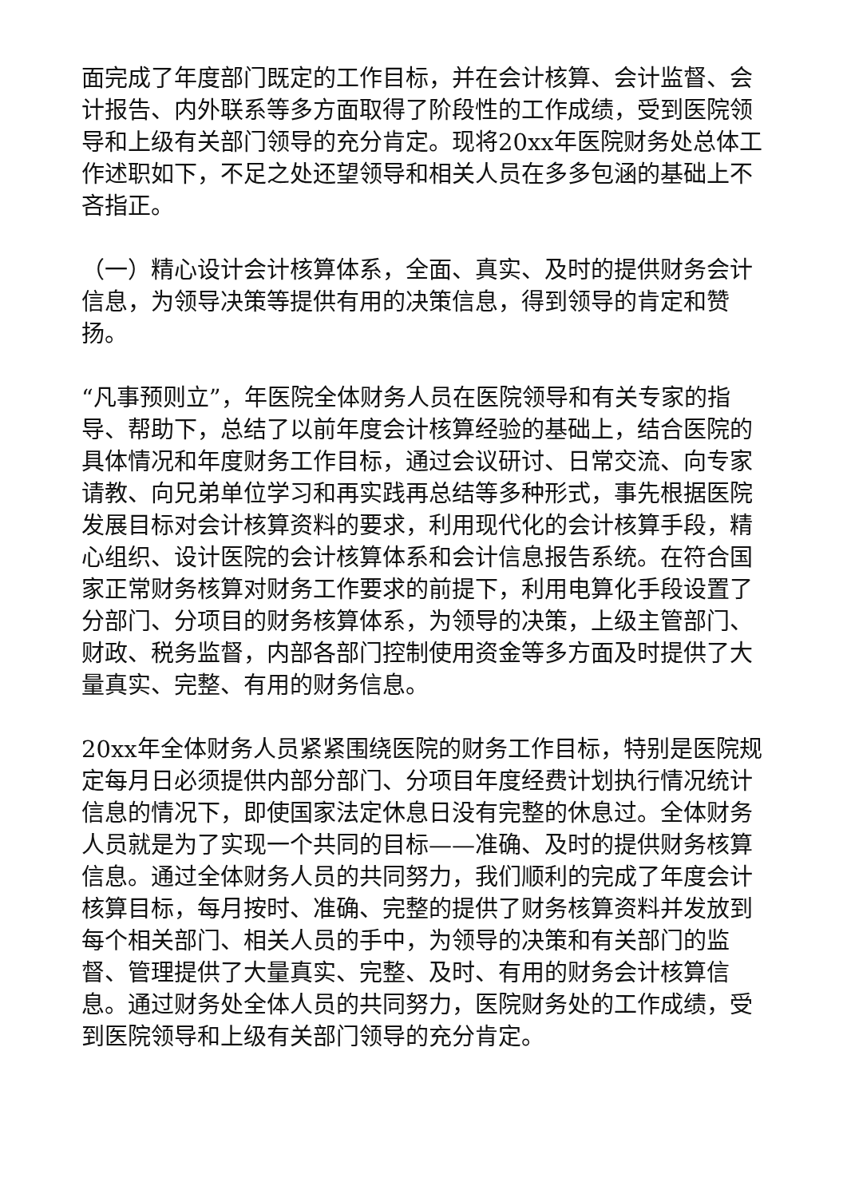面完成了年度部门既定的工作目标，并在会计核算、会计监督、会计报告、内外联系等多方面取得了阶段性的工作成绩，受到医院领导和上级有关部门领导的充分肯定。现将20xx年医院财务处总体工作述职如下，不足之处还望领导和相关人员在多多包涵的基础上不吝指正。
（一）精心设计会计核算体系，全面、真实、及时的提供财务会计信息，为领导决策等提供有用的决策信息，得到领导的肯定和赞扬。
“凡事预则立”，年医院全体财务人员在医院领导和有关专家的指导、帮助下，总结了以前年度会计核算经验的基础上，结合医院的具体情况和年度财务工作目标，通过会议研讨、日常交流、向专家请教、向兄弟单位学习和再实践再总结等多种形式，事先根据医院发展目标对会计核算资料的要求，利用现代化的会计核算手段，精心组织、设计医院的会计核算体系和会计信息报告系统。在符合国家正常财务核算对财务工作要求的前提下，利用电算化手段设置了分部门、分项目的财务核算体系，为领导的决策，上级主管部门、财政、税务监督，内部各部门控制使用资金等多方面及时提供了大量真实、完整、有用的财务信息。
20xx年全体财务人员紧紧围绕医院的财务工作目标，特别是医院规定每月日必须提供内部分部门、分项目年度经费计划执行情况统计信息的情况下，即使国家法定休息日没有完整的休息过。全体财务人员就是为了实现一个共同的目标——准确、及时的提供财务核算信息。通过全体财务人员的共同努力，我们顺利的完成了年度会计核算目标，每月按时、准确、完整的提供了财务核算资料并发放到每个相关部门、相关人员的手中，为领导的决策和有关部门的监督、管理提供了大量真实、完整、及时、有用的财务会计核算信息。通过财务处全体人员的共同努力，医院财务处的工作成绩，受到医院领导和上级有关部门领导的充分肯定。